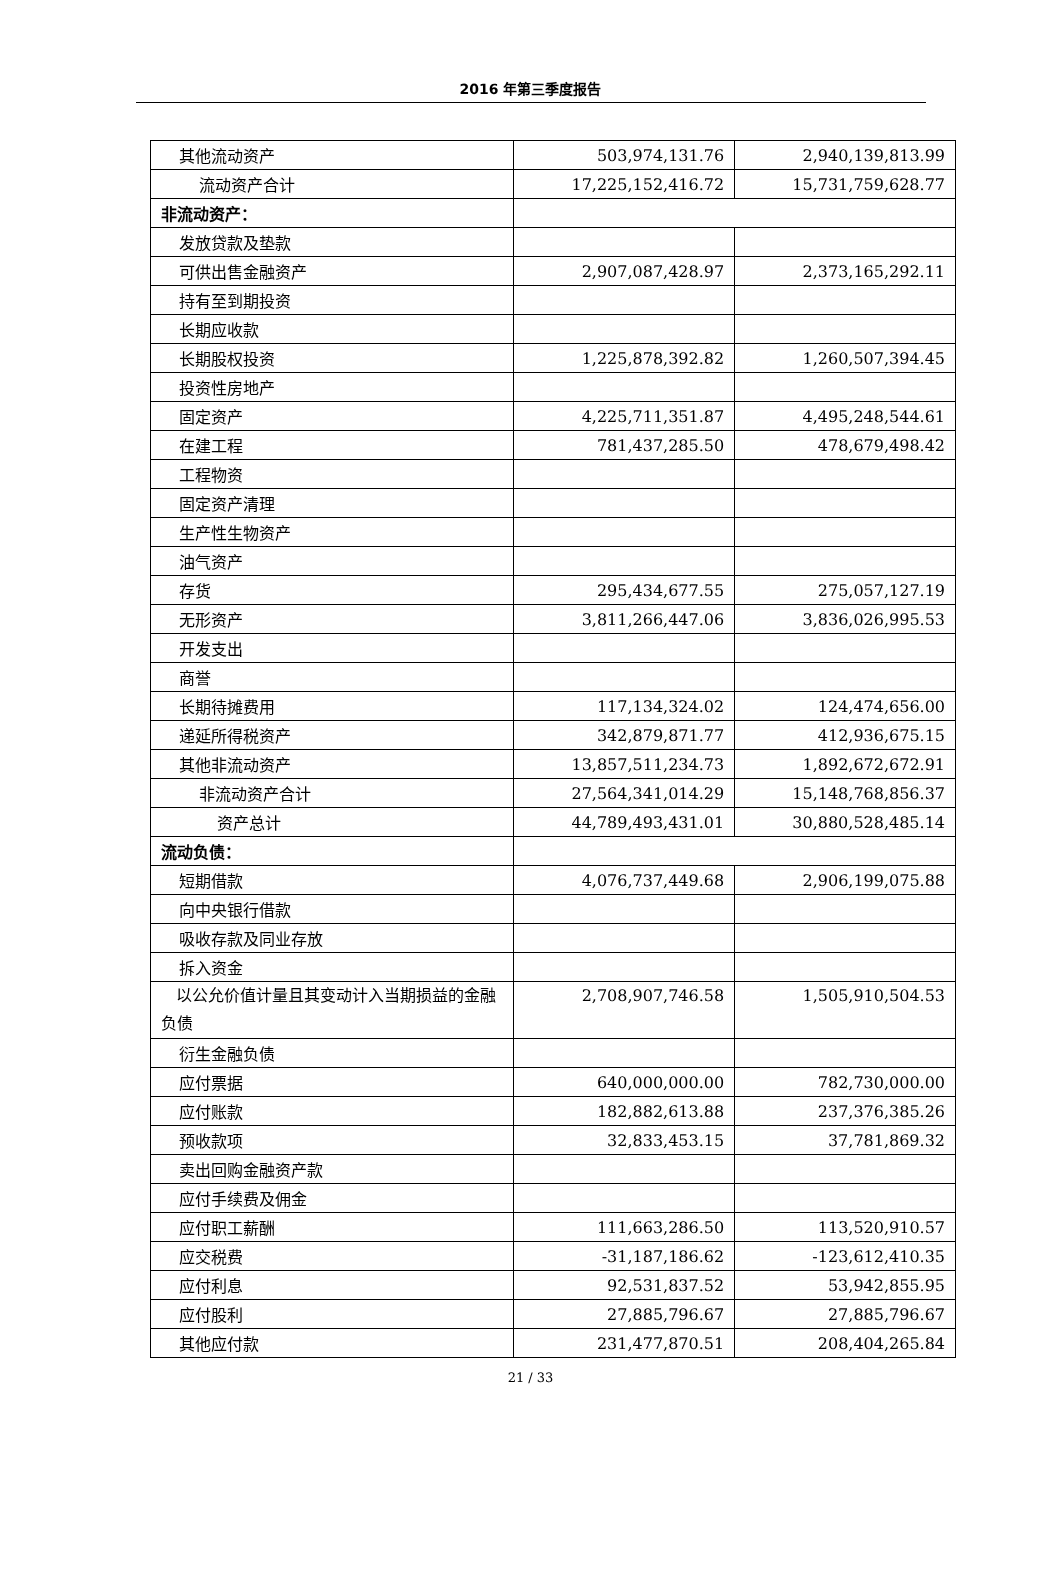2016 年第三季度报告
| 其他流动资产 | 503,974,131.76 | 2,940,139,813.99 |
| 流动资产合计 | 17,225,152,416.72 | 15,731,759,628.77 |
| 非流动资产： | | |
| 发放贷款及垫款 | | |
| 可供出售金融资产 | 2,907,087,428.97 | 2,373,165,292.11 |
| 持有至到期投资 | | |
| 长期应收款 | | |
| 长期股权投资 | 1,225,878,392.82 | 1,260,507,394.45 |
| 投资性房地产 | | |
| 固定资产 | 4,225,711,351.87 | 4,495,248,544.61 |
| 在建工程 | 781,437,285.50 | 478,679,498.42 |
| 工程物资 | | |
| 固定资产清理 | | |
| 生产性生物资产 | | |
| 油气资产 | | |
| 存货 | 295,434,677.55 | 275,057,127.19 |
| 无形资产 | 3,811,266,447.06 | 3,836,026,995.53 |
| 开发支出 | | |
| 商誉 | | |
| 长期待摊费用 | 117,134,324.02 | 124,474,656.00 |
| 递延所得税资产 | 342,879,871.77 | 412,936,675.15 |
| 其他非流动资产 | 13,857,511,234.73 | 1,892,672,672.91 |
| 非流动资产合计 | 27,564,341,014.29 | 15,148,768,856.37 |
| 资产总计 | 44,789,493,431.01 | 30,880,528,485.14 |
| 流动负债： | | |
| 短期借款 | 4,076,737,449.68 | 2,906,199,075.88 |
| 向中央银行借款 | | |
| 吸收存款及同业存放 | | |
| 拆入资金 | | |
| 以公允价值计量且其变动计入当期损益的金融负债 | 2,708,907,746.58 | 1,505,910,504.53 |
| 衍生金融负债 | | |
| 应付票据 | 640,000,000.00 | 782,730,000.00 |
| 应付账款 | 182,882,613.88 | 237,376,385.26 |
| 预收款项 | 32,833,453.15 | 37,781,869.32 |
| 卖出回购金融资产款 | | |
| 应付手续费及佣金 | | |
| 应付职工薪酬 | 111,663,286.50 | 113,520,910.57 |
| 应交税费 | -31,187,186.62 | -123,612,410.35 |
| 应付利息 | 92,531,837.52 | 53,942,855.95 |
| 应付股利 | 27,885,796.67 | 27,885,796.67 |
| 其他应付款 | 231,477,870.51 | 208,404,265.84 |
21 / 33